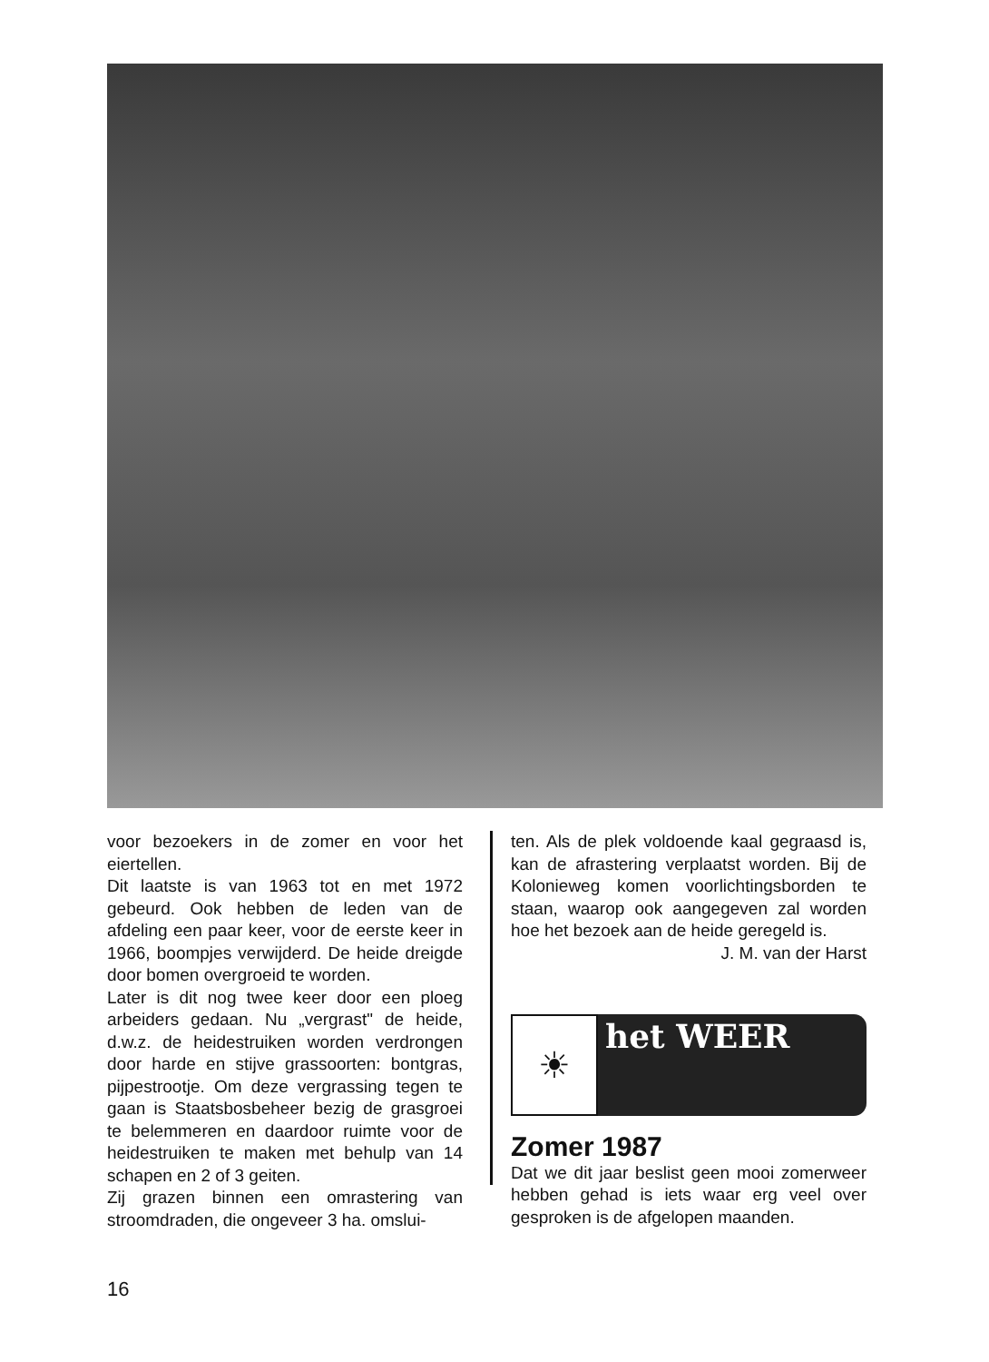voor bezoekers in de zomer en voor het eiertellen.
Dit laatste is van 1963 tot en met 1972 gebeurd. Ook hebben de leden van de afdeling een paar keer, voor de eerste keer in 1966, boompjes verwijderd. De heide dreigde door bomen overgroeid te worden.
Later is dit nog twee keer door een ploeg arbeiders gedaan. Nu „vergrast" de heide, d.w.z. de heidestruiken worden verdrongen door harde en stijve grassoorten: bontgras, pijpestrootje. Om deze vergrassing tegen te gaan is Staatsbosbeheer bezig de grasgroei te belemmeren en daardoor ruimte voor de heidestruiken te maken met behulp van 14 schapen en 2 of 3 geiten.
Zij grazen binnen een omrastering van stroomdraden, die ongeveer 3 ha. omslui-
ten. Als de plek voldoende kaal gegraasd is, kan de afrastering verplaatst worden. Bij de Kolonieweg komen voorlichtingsborden te staan, waarop ook aangegeven zal worden hoe het bezoek aan de heide geregeld is.
J. M. van der Harst
☀
het WEER
Zomer 1987
Dat we dit jaar beslist geen mooi zomerweer hebben gehad is iets waar erg veel over gesproken is de afgelopen maanden.
16